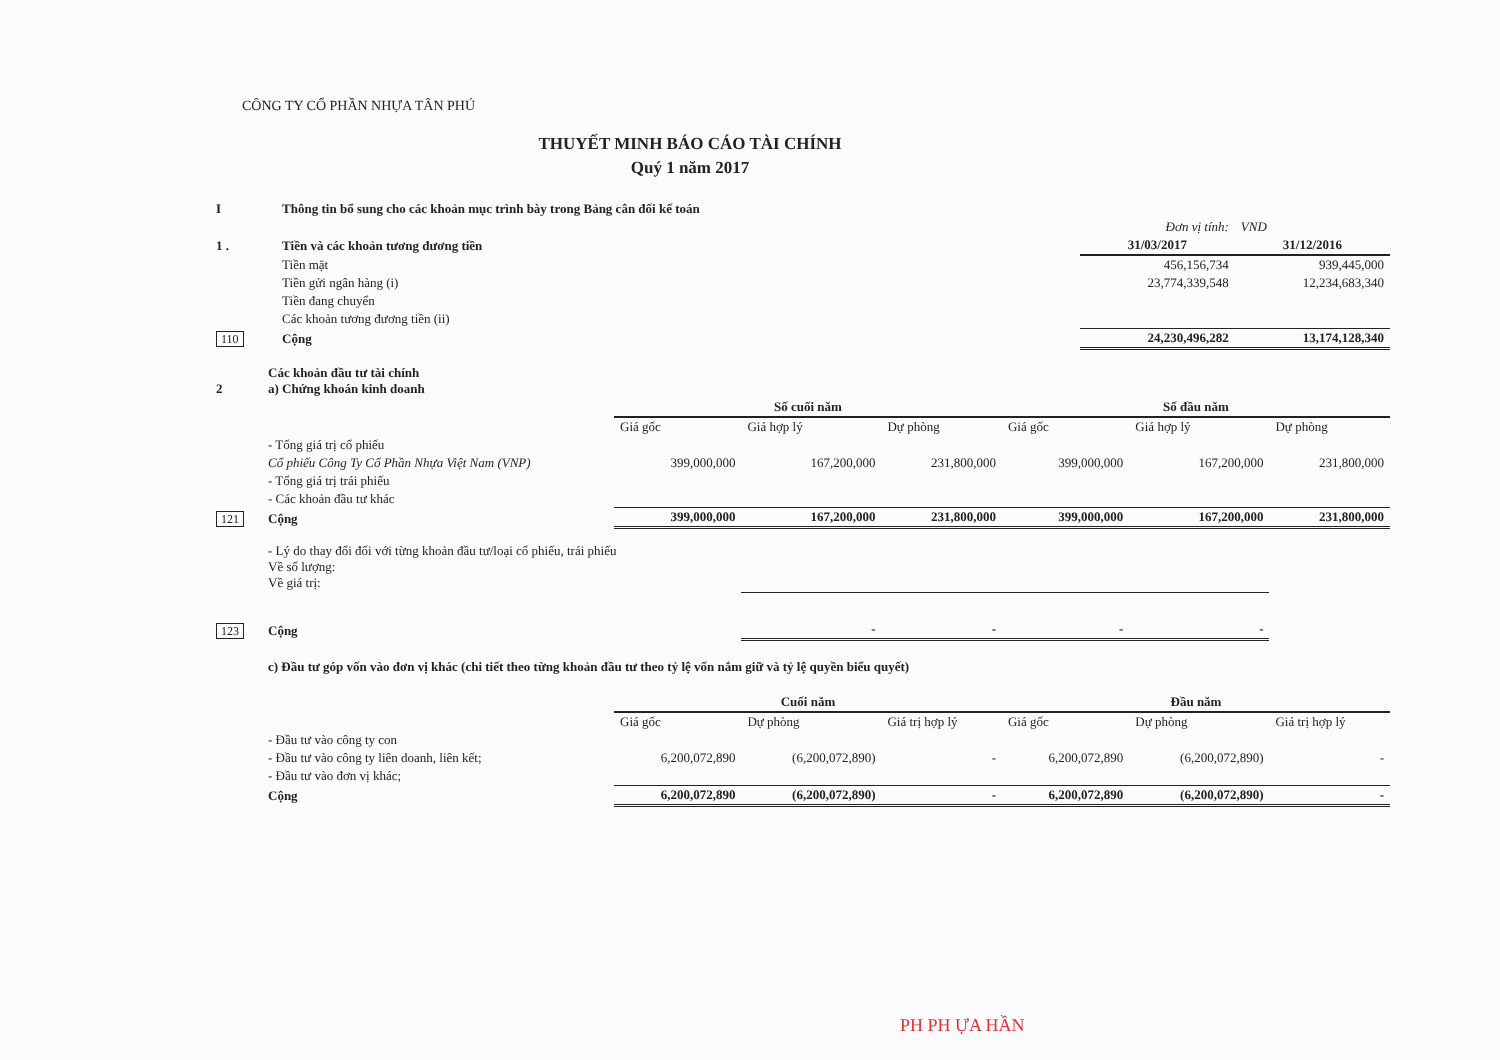CÔNG TY CỔ PHẦN NHỰA TÂN PHÚ
THUYẾT MINH BÁO CÁO TÀI CHÍNH
Quý 1 năm 2017
| I | Thông tin bổ sung cho các khoản mục trình bày trong Bảng cân đối kế toán | | |
| | | Đơn vị tính: | VND |
| 1 . | Tiền và các khoản tương đương tiền | 31/03/2017 | 31/12/2016 |
| | Tiền mặt | 456,156,734 | 939,445,000 |
| | Tiền gửi ngân hàng (i) | 23,774,339,548 | 12,234,683,340 |
| | Tiền đang chuyển | | |
| | Các khoản tương đương tiền (ii) | | |
| 110 | Cộng | 24,230,496,282 | 13,174,128,340 |
| 2 | Các khoản đầu tư tài chính a) Chứng khoán kinh doanh | | | | | | |
| | | Số cuối năm | | | Số đầu năm | | |
| | | Giá gốc | Giá hợp lý | Dự phòng | Giá gốc | Giá hợp lý | Dự phòng |
| | - Tổng giá trị cổ phiếu | | | | | | |
| | Cổ phiếu Công Ty Cổ Phần Nhựa Việt Nam (VNP) | 399,000,000 | 167,200,000 | 231,800,000 | 399,000,000 | 167,200,000 | 231,800,000 |
| | - Tổng giá trị trái phiếu | | | | | | |
| | - Các khoản đầu tư khác | | | | | | |
| 121 | Cộng | 399,000,000 | 167,200,000 | 231,800,000 | 399,000,000 | 167,200,000 | 231,800,000 |
| | - Lý do thay đổi đối với từng khoản đầu tư/loại cổ phiếu, trái phiếu Về số lượng: Về giá trị: | | | | | | |
| 123 | Cộng | | - | - | - | - | |
| | c) Đầu tư góp vốn vào đơn vị khác (chi tiết theo từng khoản đầu tư theo tỷ lệ vốn nắm giữ và tỷ lệ quyền biểu quyết) | | | | | | |
| | | Cuối năm | | | Đầu năm | | |
| | | Giá gốc | Dự phòng | Giá trị hợp lý | Giá gốc | Dự phòng | Giá trị hợp lý |
| | - Đầu tư vào công ty con | | | | | | |
| | - Đầu tư vào công ty liên doanh, liên kết; | 6,200,072,890 | (6,200,072,890) | - | 6,200,072,890 | (6,200,072,890) | - |
| | - Đầu tư vào đơn vị khác; | | | | | | |
| | Cộng | 6,200,072,890 | (6,200,072,890) | - | 6,200,072,890 | (6,200,072,890) | - |
PH PH ỰA HẦN